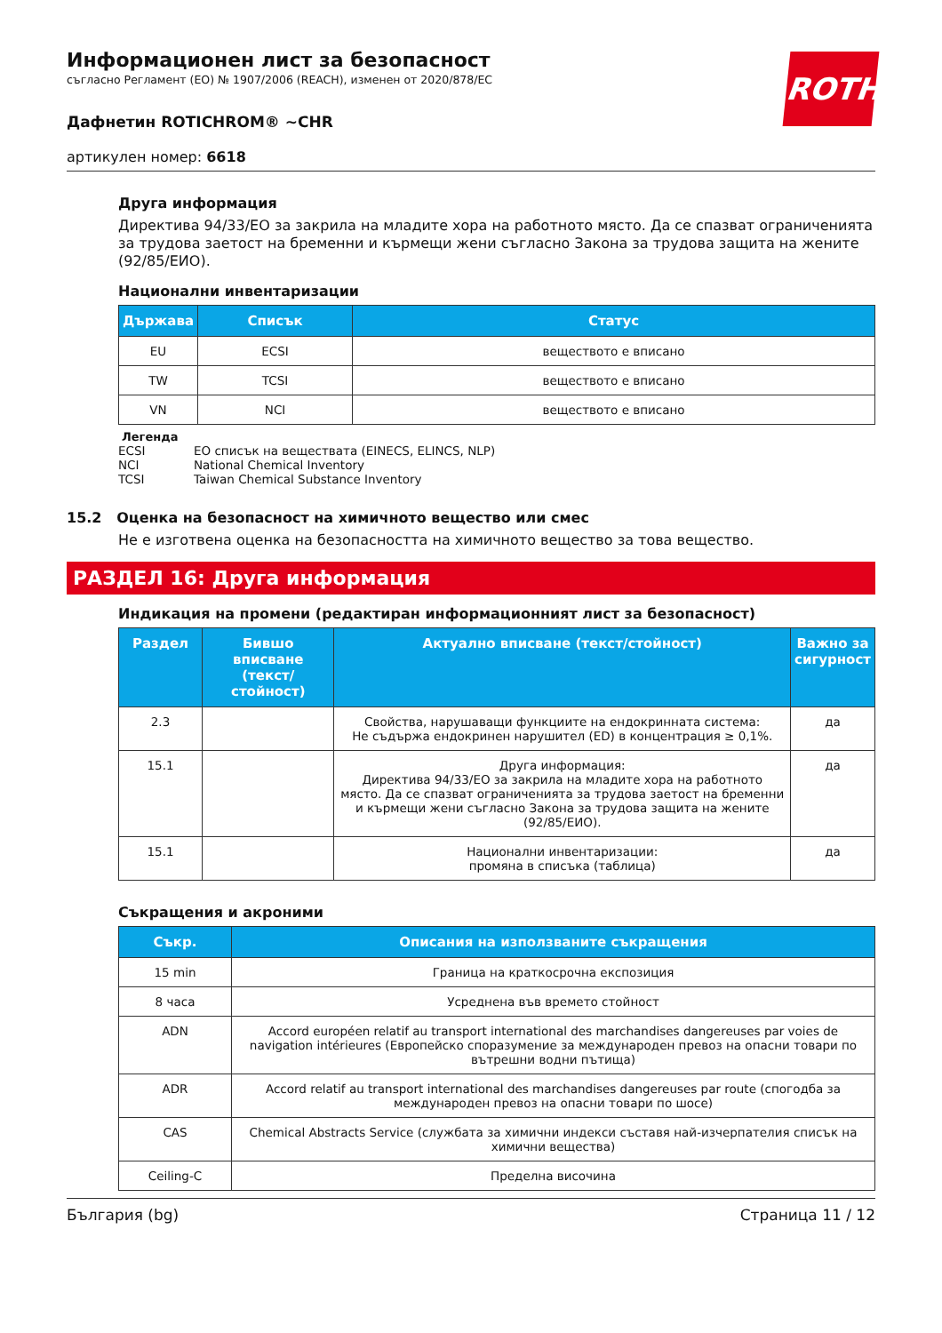ROTH
Информационен лист за безопасност
съгласно Регламент (ЕО) № 1907/2006 (REACH), изменен от 2020/878/ЕС
Дафнетин ROTICHROM® ~CHR
артикулен номер: 6618
Друга информация
Директива 94/33/ЕО за закрила на младите хора на работното място. Да се спазват ограниченията за трудова заетост на бременни и кърмещи жени съгласно Закона за трудова защита на жените (92/85/ЕИО).
Национални инвентаризации
| Държава | Списък | Статус |
| --- | --- | --- |
| EU | ECSI | веществото е вписано |
| TW | TCSI | веществото е вписано |
| VN | NCI | веществото е вписано |
Легенда
| ECSI | ЕО списък на веществата (EINECS, ELINCS, NLP) |
| NCI | National Chemical Inventory |
| TCSI | Taiwan Chemical Substance Inventory |
15.2 Оценка на безопасност на химичното вещество или смес
Не е изготвена оценка на безопасността на химичното вещество за това вещество.
РАЗДЕЛ 16: Друга информация
Индикация на промени (редактиран информационният лист за безопасност)
| Раздел | Бившо вписване (текст/стойност) | Актуално вписване (текст/стойност) | Важно за сигурност |
| --- | --- | --- | --- |
| 2.3 | | Свойства, нарушаващи функциите на ендокринната система: Не съдържа ендокринен нарушител (ED) в концентрация ≥ 0,1%. | да |
| 15.1 | | Друга информация: Директива 94/33/ЕО за закрила на младите хора на работното място. Да се спазват ограниченията за трудова заетост на бременни и кърмещи жени съгласно Закона за трудова защита на жените (92/85/ЕИО). | да |
| 15.1 | | Национални инвентаризации: промяна в списъка (таблица) | да |
Съкращения и акроними
| Съкр. | Описания на използваните съкращения |
| --- | --- |
| 15 min | Граница на краткосрочна експозиция |
| 8 часа | Усреднена във времето стойност |
| ADN | Accord européen relatif au transport international des marchandises dangereuses par voies de navigation intérieures (Европейско споразумение за международен превоз на опасни товари по вътрешни водни пътища) |
| ADR | Accord relatif au transport international des marchandises dangereuses par route (спогодба за международен превоз на опасни товари по шосе) |
| CAS | Chemical Abstracts Service (службата за химични индекси съставя най-изчерпателия списък на химични вещества) |
| Ceiling-C | Пределна височина |
България (bg) Страница 11 / 12